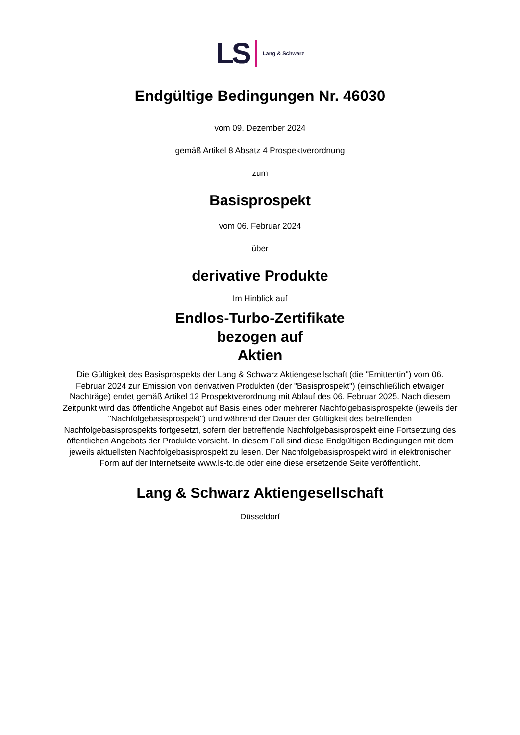LS Lang & Schwarz
Endgültige Bedingungen Nr. 46030
vom 09. Dezember 2024
gemäß Artikel 8 Absatz 4 Prospektverordnung
zum
Basisprospekt
vom 06. Februar 2024
über
derivative Produkte
Im Hinblick auf
Endlos-Turbo-Zertifikate
bezogen auf
Aktien
Die Gültigkeit des Basisprospekts der Lang & Schwarz Aktiengesellschaft (die "Emittentin") vom 06. Februar 2024 zur Emission von derivativen Produkten (der "Basisprospekt") (einschließlich etwaiger Nachträge) endet gemäß Artikel 12 Prospektverordnung mit Ablauf des 06. Februar 2025. Nach diesem Zeitpunkt wird das öffentliche Angebot auf Basis eines oder mehrerer Nachfolgebasisprospekte (jeweils der "Nachfolgebasisprospekt") und während der Dauer der Gültigkeit des betreffenden Nachfolgebasisprospekts fortgesetzt, sofern der betreffende Nachfolgebasisprospekt eine Fortsetzung des öffentlichen Angebots der Produkte vorsieht. In diesem Fall sind diese Endgültigen Bedingungen mit dem jeweils aktuellsten Nachfolgebasisprospekt zu lesen. Der Nachfolgebasisprospekt wird in elektronischer Form auf der Internetseite www.ls-tc.de oder eine diese ersetzende Seite veröffentlicht.
Lang & Schwarz Aktiengesellschaft
Düsseldorf